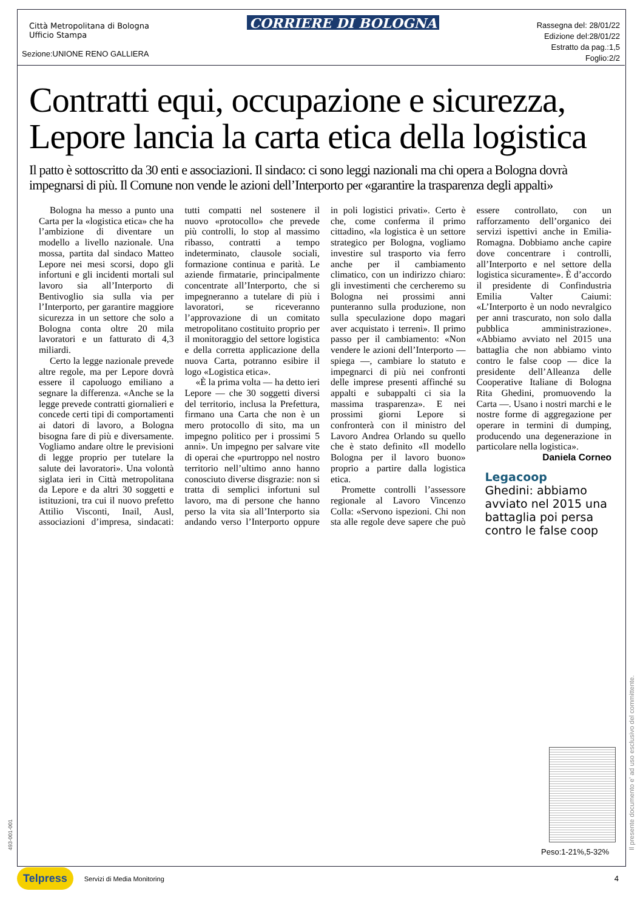Città Metropolitana di Bologna
Ufficio Stampa
Sezione:UNIONE RENO GALLIERA
CORRIERE DI BOLOGNA
Rassegna del: 28/01/22
Edizione del:28/01/22
Estratto da pag.:1,5
Foglio:2/2
Contratti equi, occupazione e sicurezza, Lepore lancia la carta etica della logistica
Il patto è sottoscritto da 30 enti e associazioni. Il sindaco: ci sono leggi nazionali ma chi opera a Bologna dovrà impegnarsi di più. Il Comune non vende le azioni dell’Interporto per «garantire la trasparenza degli appalti»
Bologna ha messo a punto una Carta per la «logistica etica» che ha l’ambizione di diventare un modello a livello nazionale. Una mossa, partita dal sindaco Matteo Lepore nei mesi scorsi, dopo gli infortuni e gli incidenti mortali sul lavoro sia all’Interporto di Bentivoglio sia sulla via per l’Interporto, per garantire maggiore sicurezza in un settore che solo a Bologna conta oltre 20 mila lavoratori e un fatturato di 4,3 miliardi.
Certo la legge nazionale prevede altre regole, ma per Lepore dovrà essere il capoluogo emiliano a segnare la differenza. «Anche se la legge prevede contratti giornalieri e concede certi tipi di comportamenti ai datori di lavoro, a Bologna bisogna fare di più e diversamente. Vogliamo andare oltre le previsioni di legge proprio per tutelare la salute dei lavoratori». Una volontà siglata ieri in Città metropolitana da Lepore e da altri 30 soggetti e istituzioni, tra cui il nuovo prefetto Attilio Visconti, Inail, Ausl, associazioni d’impresa, sindacati: tutti compatti nel sostenere il nuovo «protocollo» che prevede più controlli, lo stop al massimo ribasso, contratti a tempo indeterminato, clausole sociali, formazione continua e parità. Le aziende firmatarie, principalmente concentrate all’Interporto, che si impegneranno a tutelare di più i lavoratori, se riceveranno l’approvazione di un comitato metropolitano costituito proprio per il monitoraggio del settore logistica e della corretta applicazione della nuova Carta, potranno esibire il logo «Logistica etica».
«È la prima volta — ha detto ieri Lepore — che 30 soggetti diversi del territorio, inclusa la Prefettura, firmano una Carta che non è un mero protocollo di sito, ma un impegno politico per i prossimi 5 anni». Un impegno per salvare vite di operai che «purtroppo nel nostro territorio nell’ultimo anno hanno conosciuto diverse disgrazie: non si tratta di semplici infortuni sul lavoro, ma di persone che hanno perso la vita sia all’Interporto sia andando verso l’Interporto oppure in poli logistici privati». Certo è che, come conferma il primo cittadino, «la logistica è un settore strategico per Bologna, vogliamo investire sul trasporto via ferro anche per il cambiamento climatico, con un indirizzo chiaro: gli investimenti che cercheremo su Bologna nei prossimi anni punteranno sulla produzione, non sulla speculazione dopo magari aver acquistato i terreni». Il primo passo per il cambiamento: «Non vendere le azioni dell’Interporto — spiega —, cambiare lo statuto e impegnarci di più nei confronti delle imprese presenti affinché su appalti e subappalti ci sia la massima trasparenza». E nei prossimi giorni Lepore si confronterà con il ministro del Lavoro Andrea Orlando su quello che è stato definito «Il modello Bologna per il lavoro buono» proprio a partire dalla logistica etica.
Promette controlli l’assessore regionale al Lavoro Vincenzo Colla: «Servono ispezioni. Chi non sta alle regole deve sapere che può essere controllato, con un rafforzamento dell’organico dei servizi ispettivi anche in Emilia-Romagna. Dobbiamo anche capire dove concentrare i controlli, all’Interporto e nel settore della logistica sicuramente». È d’accordo il presidente di Confindustria Emilia Valter Caiumi: «L’Interporto è un nodo nevralgico per anni trascurato, non solo dalla pubblica amministrazione». «Abbiamo avviato nel 2015 una battaglia che non abbiamo vinto contro le false coop — dice la presidente dell’Alleanza delle Cooperative Italiane di Bologna Rita Ghedini, promuovendo la Carta —. Usano i nostri marchi e le nostre forme di aggregazione per operare in termini di dumping, producendo una degenerazione in particolare nella logistica».
Daniela Corneo
Legacoop
Ghedini: abbiamo avviato nel 2015 una battaglia poi persa contro le false coop
Peso:1-21%,5-32% Il presente documento e' ad uso esclusivo del committente.
493-001-001
Telpress Servizi di Media Monitoring 4